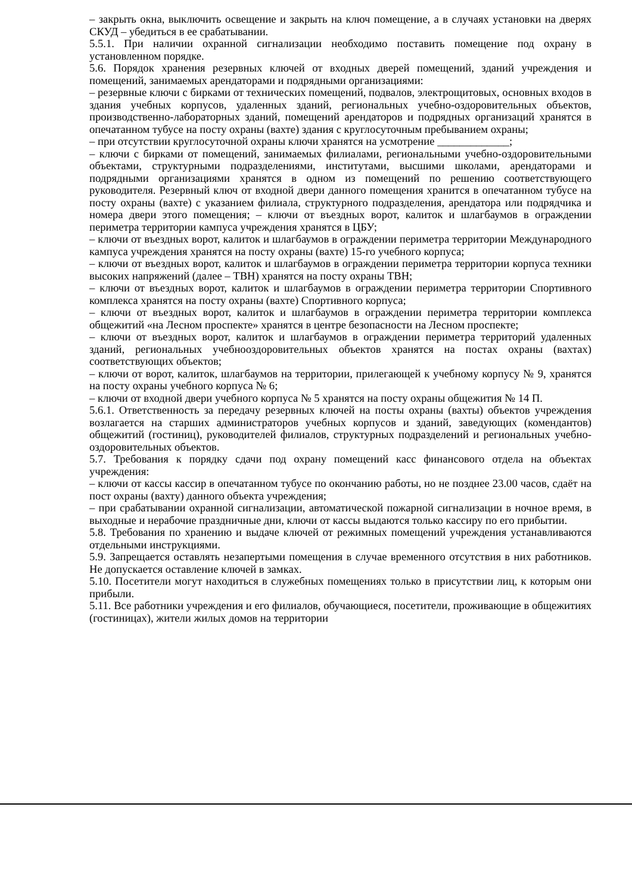– закрыть окна, выключить освещение и закрыть на ключ помещение, а в случаях установки на дверях СКУД – убедиться в ее срабатывании.
5.5.1. При наличии охранной сигнализации необходимо поставить помещение под охрану в установленном порядке.
5.6. Порядок хранения резервных ключей от входных дверей помещений, зданий учреждения и помещений, занимаемых арендаторами и подрядными организациями:
– резервные ключи с бирками от технических помещений, подвалов, электрощитовых, основных входов в здания учебных корпусов, удаленных зданий, региональных учебно-оздоровительных объектов, производственно-лабораторных зданий, помещений арендаторов и подрядных организаций хранятся в опечатанном тубусе на посту охраны (вахте) здания с круглосуточным пребыванием охраны;
– при отсутствии круглосуточной охраны ключи хранятся на усмотрение _____________;
– ключи с бирками от помещений, занимаемых филиалами, региональными учебно-оздоровительными объектами, структурными подразделениями, институтами, высшими школами, арендаторами и подрядными организациями хранятся в одном из помещений по решению соответствующего руководителя. Резервный ключ от входной двери данного помещения хранится в опечатанном тубусе на посту охраны (вахте) с указанием филиала, структурного подразделения, арендатора или подрядчика и номера двери этого помещения; – ключи от въездных ворот, калиток и шлагбаумов в ограждении периметра территории кампуса учреждения хранятся в ЦБУ;
– ключи от въездных ворот, калиток и шлагбаумов в ограждении периметра территории Международного кампуса учреждения хранятся на посту охраны (вахте) 15-го учебного корпуса;
– ключи от въездных ворот, калиток и шлагбаумов в ограждении периметра территории корпуса техники высоких напряжений (далее – ТВН) хранятся на посту охраны ТВН;
– ключи от въездных ворот, калиток и шлагбаумов в ограждении периметра территории Спортивного комплекса хранятся на посту охраны (вахте) Спортивного корпуса;
– ключи от въездных ворот, калиток и шлагбаумов в ограждении периметра территории комплекса общежитий «на Лесном проспекте» хранятся в центре безопасности на Лесном проспекте;
– ключи от въездных ворот, калиток и шлагбаумов в ограждении периметра территорий удаленных зданий, региональных учебнооздоровительных объектов хранятся на постах охраны (вахтах) соответствующих объектов;
– ключи от ворот, калиток, шлагбаумов на территории, прилегающей к учебному корпусу № 9, хранятся на посту охраны учебного корпуса № 6;
– ключи от входной двери учебного корпуса № 5 хранятся на посту охраны общежития № 14 П.
5.6.1. Ответственность за передачу резервных ключей на посты охраны (вахты) объектов учреждения возлагается на старших администраторов учебных корпусов и зданий, заведующих (комендантов) общежитий (гостиниц), руководителей филиалов, структурных подразделений и региональных учебно-оздоровительных объектов.
5.7. Требования к порядку сдачи под охрану помещений касс финансового отдела на объектах учреждения:
– ключи от кассы кассир в опечатанном тубусе по окончанию работы, но не позднее 23.00 часов, сдаёт на пост охраны (вахту) данного объекта учреждения;
– при срабатывании охранной сигнализации, автоматической пожарной сигнализации в ночное время, в выходные и нерабочие праздничные дни, ключи от кассы выдаются только кассиру по его прибытии.
5.8. Требования по хранению и выдаче ключей от режимных помещений учреждения устанавливаются отдельными инструкциями.
5.9. Запрещается оставлять незапертыми помещения в случае временного отсутствия в них работников. Не допускается оставление ключей в замках.
5.10. Посетители могут находиться в служебных помещениях только в присутствии лиц, к которым они прибыли.
5.11. Все работники учреждения и его филиалов, обучающиеся, посетители, проживающие в общежитиях (гостиницах), жители жилых домов на территории